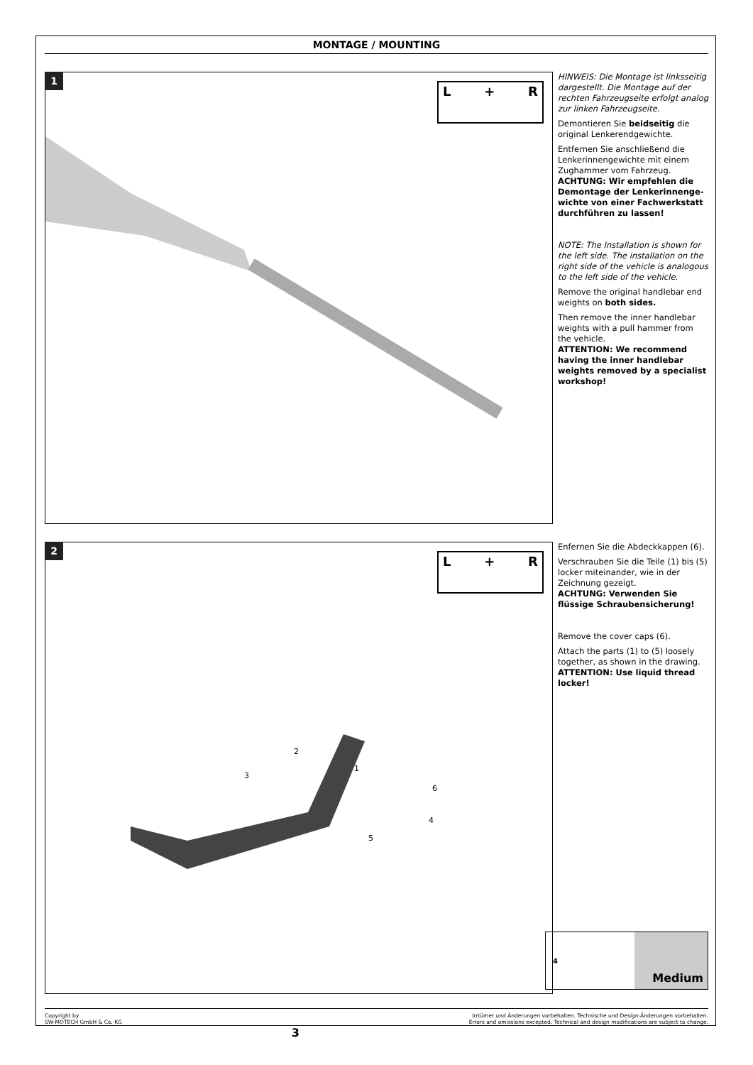MONTAGE / MOUNTING
1
L + R
HINWEIS: Die Montage ist linksseitig dargestellt. Die Montage auf der rechten Fahrzeugseite erfolgt analog zur linken Fahrzeugseite.
Demontieren Sie beidseitig die original Lenkerendgewichte.
Entfernen Sie anschließend die Lenkerinnengewichte mit einem Zughammer vom Fahrzeug.
ACHTUNG: Wir empfehlen die Demontage der Lenkerinnenge-wichte von einer Fachwerkstatt durchführen zu lassen!
NOTE: The Installation is shown for the left side. The installation on the right side of the vehicle is analogous to the left side of the vehicle.
Remove the original handlebar end weights on both sides.
Then remove the inner handlebar weights with a pull hammer from the vehicle.
ATTENTION: We recommend having the inner handlebar weights removed by a specialist workshop!
2
L + R
3
2
1
6
4
5
4
Medium
Enfernen Sie die Abdeckkappen (6).
Verschrauben Sie die Teile (1) bis (5) locker miteinander, wie in der Zeichnung gezeigt.
ACHTUNG: Verwenden Sie flüssige Schraubensicherung!
Remove the cover caps (6).
Attach the parts (1) to (5) loosely together, as shown in the drawing.
ATTENTION: Use liquid thread locker!
Copyright by
SW-MOTECH GmbH & Co. KG
3
Irrtümer und Änderungen vorbehalten. Technische und Design-Änderungen vorbehalten.
Errors and omissions excepted. Technical and design modifications are subject to change.